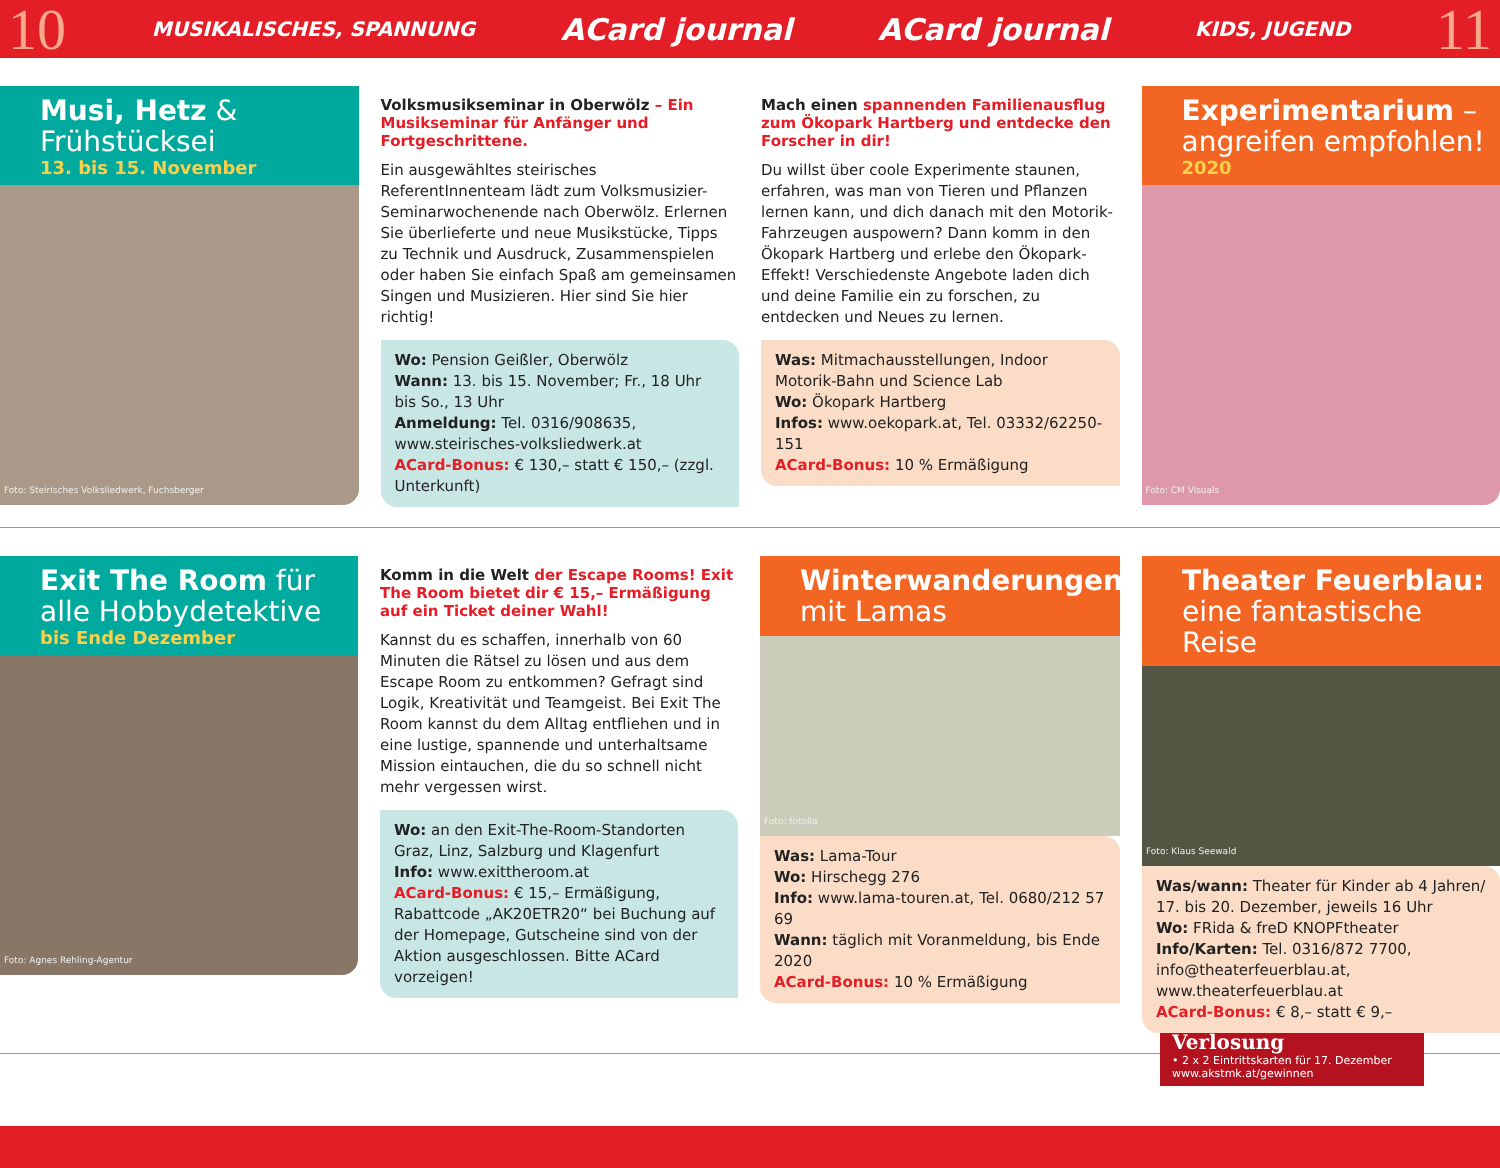10 MUSIKALISCHES, SPANNUNG ACard journal ACard journal KIDS, JUGEND 11
Musi, Hetz & Frühstücksei
13. bis 15. November
Foto: Steirisches Volksliedwerk, Fuchsberger
Volksmusikseminar in Oberwölz – Ein Musikseminar für Anfänger und Fortgeschrittene.
Ein ausgewähltes steirisches ReferentInnenteam lädt zum Volksmusizier-Seminarwochenende nach Oberwölz. Erlernen Sie überlieferte und neue Musikstücke, Tipps zu Technik und Ausdruck, Zusammenspielen oder haben Sie einfach Spaß am gemeinsamen Singen und Musizieren. Hier sind Sie hier richtig!
Wo: Pension Geißler, Oberwölz
Wann: 13. bis 15. November; Fr., 18 Uhr bis So., 13 Uhr
Anmeldung: Tel. 0316/908635, www.steirisches-volksliedwerk.at
ACard-Bonus: € 130,– statt € 150,– (zzgl. Unterkunft)
Mach einen spannenden Familienausflug zum Ökopark Hartberg und entdecke den Forscher in dir!
Du willst über coole Experimente staunen, erfahren, was man von Tieren und Pflanzen lernen kann, und dich danach mit den Motorik-Fahrzeugen auspowern? Dann komm in den Ökopark Hartberg und erlebe den Ökopark-Effekt! Verschiedenste Angebote laden dich und deine Familie ein zu forschen, zu entdecken und Neues zu lernen.
Was: Mitmachausstellungen, Indoor Motorik-Bahn und Science Lab
Wo: Ökopark Hartberg
Infos: www.oekopark.at, Tel. 03332/62250-151
ACard-Bonus: 10 % Ermäßigung
Experimentarium – angreifen empfohlen!
2020
Foto: CM Visuals
Exit The Room für alle Hobbydetektive
bis Ende Dezember
Foto: Agnes Rehling-Agentur
Komm in die Welt der Escape Rooms! Exit The Room bietet dir € 15,– Ermäßigung auf ein Ticket deiner Wahl!
Kannst du es schaffen, innerhalb von 60 Minuten die Rätsel zu lösen und aus dem Escape Room zu entkommen? Gefragt sind Logik, Kreativität und Teamgeist. Bei Exit The Room kannst du dem Alltag entfliehen und in eine lustige, spannende und unterhaltsame Mission eintauchen, die du so schnell nicht mehr vergessen wirst.
Wo: an den Exit-The-Room-Standorten Graz, Linz, Salzburg und Klagenfurt
Info: www.exittheroom.at
ACard-Bonus: € 15,– Ermäßigung, Rabattcode „AK20ETR20“ bei Buchung auf der Homepage, Gutscheine sind von der Aktion ausgeschlossen. Bitte ACard vorzeigen!
Winterwanderungen mit Lamas
Foto: fotolia
Was: Lama-Tour
Wo: Hirschegg 276
Info: www.lama-touren.at, Tel. 0680/212 57 69
Wann: täglich mit Voranmeldung, bis Ende 2020
ACard-Bonus: 10 % Ermäßigung
Theater Feuerblau: eine fantastische Reise
Foto: Klaus Seewald
Was/wann: Theater für Kinder ab 4 Jahren/ 17. bis 20. Dezember, jeweils 16 Uhr
Wo: FRida & freD KNOPFtheater
Info/Karten: Tel. 0316/872 7700, info@theaterfeuerblau.at, www.theaterfeuerblau.at
ACard-Bonus: € 8,– statt € 9,–
Verlosung
• 2 x 2 Eintrittskarten für 17. Dezember
www.akstmk.at/gewinnen